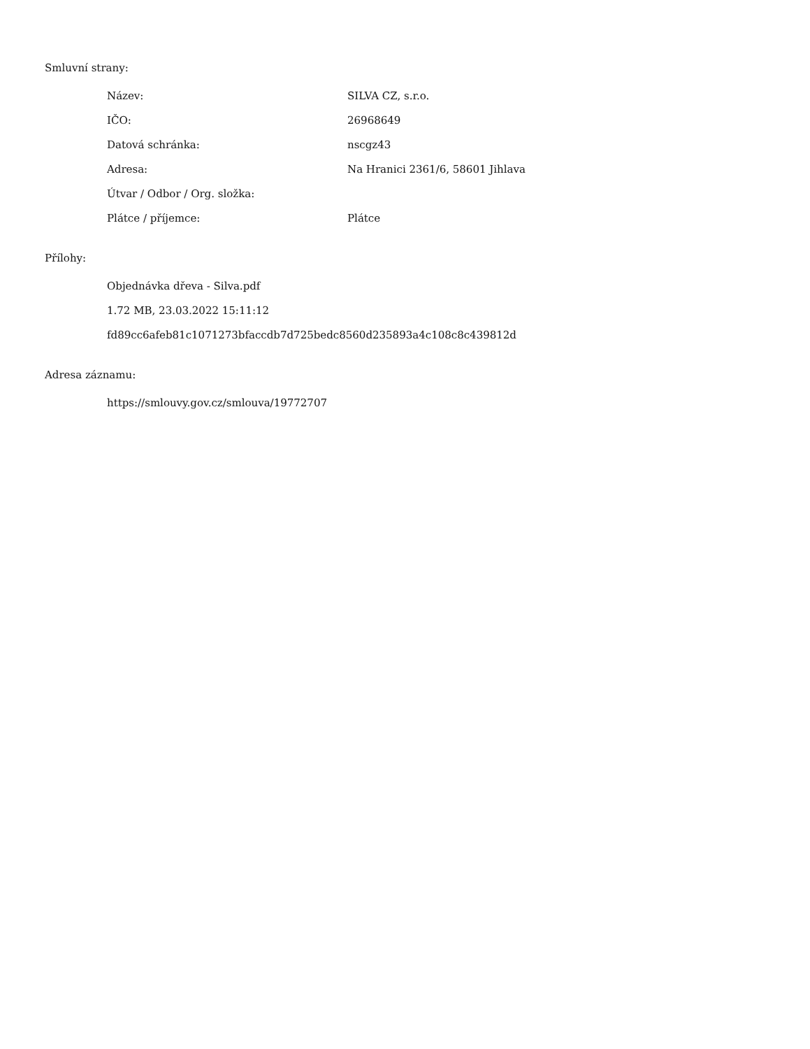Smluvní strany:
| Název: | SILVA CZ, s.r.o. |
| IČO: | 26968649 |
| Datová schránka: | nscgz43 |
| Adresa: | Na Hranici 2361/6, 58601 Jihlava |
| Útvar / Odbor / Org. složka: | |
| Plátce / příjemce: | Plátce |
Přílohy:
Objednávka dřeva - Silva.pdf
1.72 MB, 23.03.2022 15:11:12
fd89cc6afeb81c1071273bfaccdb7d725bedc8560d235893a4c108c8c439812d
Adresa záznamu:
https://smlouvy.gov.cz/smlouva/19772707